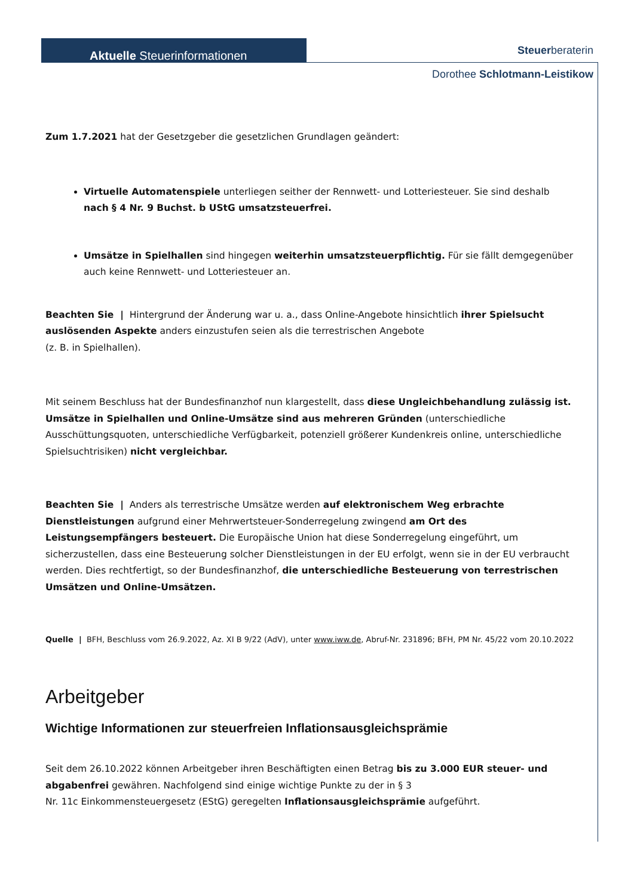Aktuelle Steuerinformationen Steuerberaterin
Dorothee Schlotmann-Leistikow
Zum 1.7.2021 hat der Gesetzgeber die gesetzlichen Grundlagen geändert:
Virtuelle Automatenspiele unterliegen seither der Rennwett- und Lotteriesteuer. Sie sind deshalb nach § 4 Nr. 9 Buchst. b UStG umsatzsteuerfrei.
Umsätze in Spielhallen sind hingegen weiterhin umsatzsteuerpflichtig. Für sie fällt demgegenüber auch keine Rennwett- und Lotteriesteuer an.
Beachten Sie | Hintergrund der Änderung war u. a., dass Online-Angebote hinsichtlich ihrer Spielsucht auslösenden Aspekte anders einzustufen seien als die terrestrischen Angebote
(z. B. in Spielhallen).
Mit seinem Beschluss hat der Bundesfinanzhof nun klargestellt, dass diese Ungleichbehandlung zulässig ist. Umsätze in Spielhallen und Online-Umsätze sind aus mehreren Gründen (unterschiedliche Ausschüttungsquoten, unterschiedliche Verfügbarkeit, potenziell größerer Kundenkreis online, unterschiedliche Spielsuchtrisiken) nicht vergleichbar.
Beachten Sie | Anders als terrestrische Umsätze werden auf elektronischem Weg erbrachte Dienstleistungen aufgrund einer Mehrwertsteuer-Sonderregelung zwingend am Ort des Leistungsempfängers besteuert. Die Europäische Union hat diese Sonderregelung eingeführt, um sicherzustellen, dass eine Besteuerung solcher Dienstleistungen in der EU erfolgt, wenn sie in der EU verbraucht werden. Dies rechtfertigt, so der Bundesfinanzhof, die unterschiedliche Besteuerung von terrestrischen Umsätzen und Online-Umsätzen.
Quelle | BFH, Beschluss vom 26.9.2022, Az. XI B 9/22 (AdV), unter www.iww.de, Abruf-Nr. 231896; BFH, PM Nr. 45/22 vom 20.10.2022
Arbeitgeber
Wichtige Informationen zur steuerfreien Inflationsausgleichsprämie
Seit dem 26.10.2022 können Arbeitgeber ihren Beschäftigten einen Betrag bis zu 3.000 EUR steuer- und abgabenfrei gewähren. Nachfolgend sind einige wichtige Punkte zu der in § 3
Nr. 11c Einkommensteuergesetz (EStG) geregelten Inflationsausgleichsprämie aufgeführt.